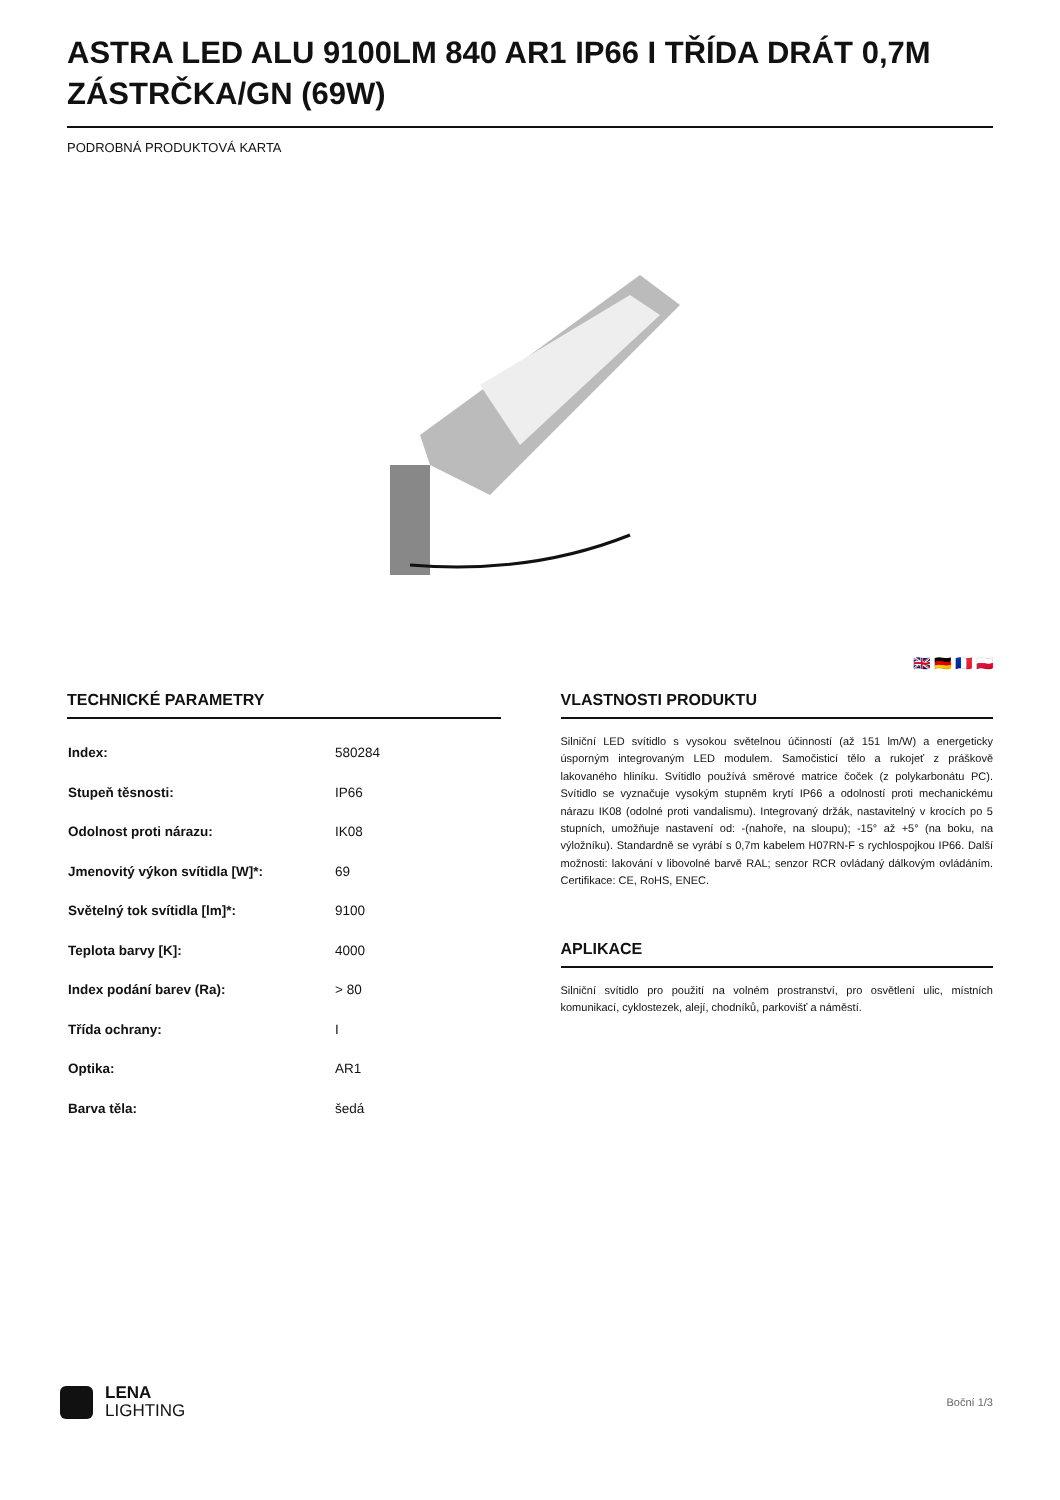ASTRA LED ALU 9100LM 840 AR1 IP66 I TŘÍDA DRÁT 0,7M ZÁSTRČKA/GN (69W)
PODROBNÁ PRODUKTOVÁ KARTA
🇬🇧 🇩🇪 🇫🇷 🇵🇱
TECHNICKÉ PARAMETRY
| Index: | 580284 |
| Stupeň těsnosti: | IP66 |
| Odolnost proti nárazu: | IK08 |
| Jmenovitý výkon svítidla [W]*: | 69 |
| Světelný tok svítidla [lm]*: | 9100 |
| Teplota barvy [K]: | 4000 |
| Index podání barev (Ra): | > 80 |
| Třída ochrany: | I |
| Optika: | AR1 |
| Barva těla: | šedá |
VLASTNOSTI PRODUKTU
Silniční LED svítidlo s vysokou světelnou účinností (až 151 lm/W) a energeticky úsporným integrovaným LED modulem. Samočisticí tělo a rukojeť z práškově lakovaného hliníku. Svítidlo používá směrové matrice čoček (z polykarbonátu PC). Svítidlo se vyznačuje vysokým stupněm krytí IP66 a odolností proti mechanickému nárazu IK08 (odolné proti vandalismu). Integrovaný držák, nastavitelný v krocích po 5 stupních, umožňuje nastavení od: -(nahoře, na sloupu); -15° až +5° (na boku, na výložníku). Standardně se vyrábí s 0,7m kabelem H07RN-F s rychlospojkou IP66. Další možnosti: lakování v libovolné barvě RAL; senzor RCR ovládaný dálkovým ovládáním. Certifikace: CE, RoHS, ENEC.
APLIKACE
Silniční svítidlo pro použití na volném prostranství, pro osvětlení ulic, místních komunikací, cyklostezek, alejí, chodníků, parkovišť a náměstí.
LENA
LIGHTING
Boční 1/3